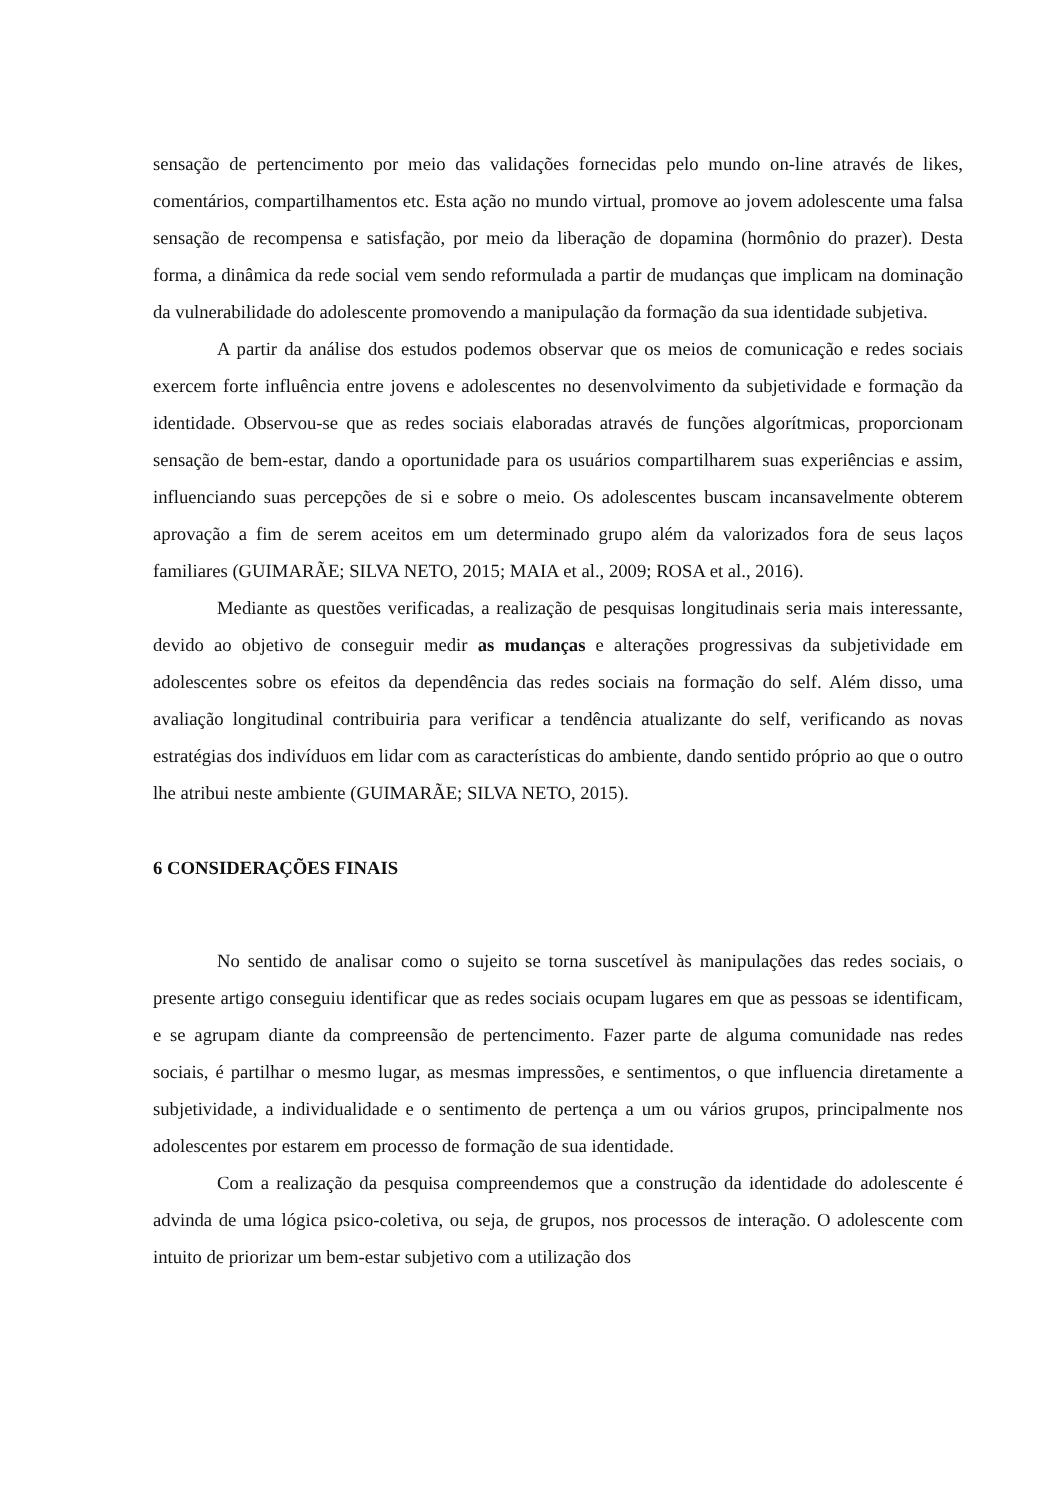sensação de pertencimento por meio das validações fornecidas pelo mundo on-line através de likes, comentários, compartilhamentos etc. Esta ação no mundo virtual, promove ao jovem adolescente uma falsa sensação de recompensa e satisfação, por meio da liberação de dopamina (hormônio do prazer). Desta forma, a dinâmica da rede social vem sendo reformulada a partir de mudanças que implicam na dominação da vulnerabilidade do adolescente promovendo a manipulação da formação da sua identidade subjetiva.
A partir da análise dos estudos podemos observar que os meios de comunicação e redes sociais exercem forte influência entre jovens e adolescentes no desenvolvimento da subjetividade e formação da identidade. Observou-se que as redes sociais elaboradas através de funções algorítmicas, proporcionam sensação de bem-estar, dando a oportunidade para os usuários compartilharem suas experiências e assim, influenciando suas percepções de si e sobre o meio. Os adolescentes buscam incansavelmente obterem aprovação a fim de serem aceitos em um determinado grupo além da valorizados fora de seus laços familiares (GUIMARÃE; SILVA NETO, 2015; MAIA et al., 2009; ROSA et al., 2016).
Mediante as questões verificadas, a realização de pesquisas longitudinais seria mais interessante, devido ao objetivo de conseguir medir as mudanças e alterações progressivas da subjetividade em adolescentes sobre os efeitos da dependência das redes sociais na formação do self. Além disso, uma avaliação longitudinal contribuiria para verificar a tendência atualizante do self, verificando as novas estratégias dos indivíduos em lidar com as características do ambiente, dando sentido próprio ao que o outro lhe atribui neste ambiente (GUIMARÃE; SILVA NETO, 2015).
6 CONSIDERAÇÕES FINAIS
No sentido de analisar como o sujeito se torna suscetível às manipulações das redes sociais, o presente artigo conseguiu identificar que as redes sociais ocupam lugares em que as pessoas se identificam, e se agrupam diante da compreensão de pertencimento. Fazer parte de alguma comunidade nas redes sociais, é partilhar o mesmo lugar, as mesmas impressões, e sentimentos, o que influencia diretamente a subjetividade, a individualidade e o sentimento de pertença a um ou vários grupos, principalmente nos adolescentes por estarem em processo de formação de sua identidade.
Com a realização da pesquisa compreendemos que a construção da identidade do adolescente é advinda de uma lógica psico-coletiva, ou seja, de grupos, nos processos de interação. O adolescente com intuito de priorizar um bem-estar subjetivo com a utilização dos